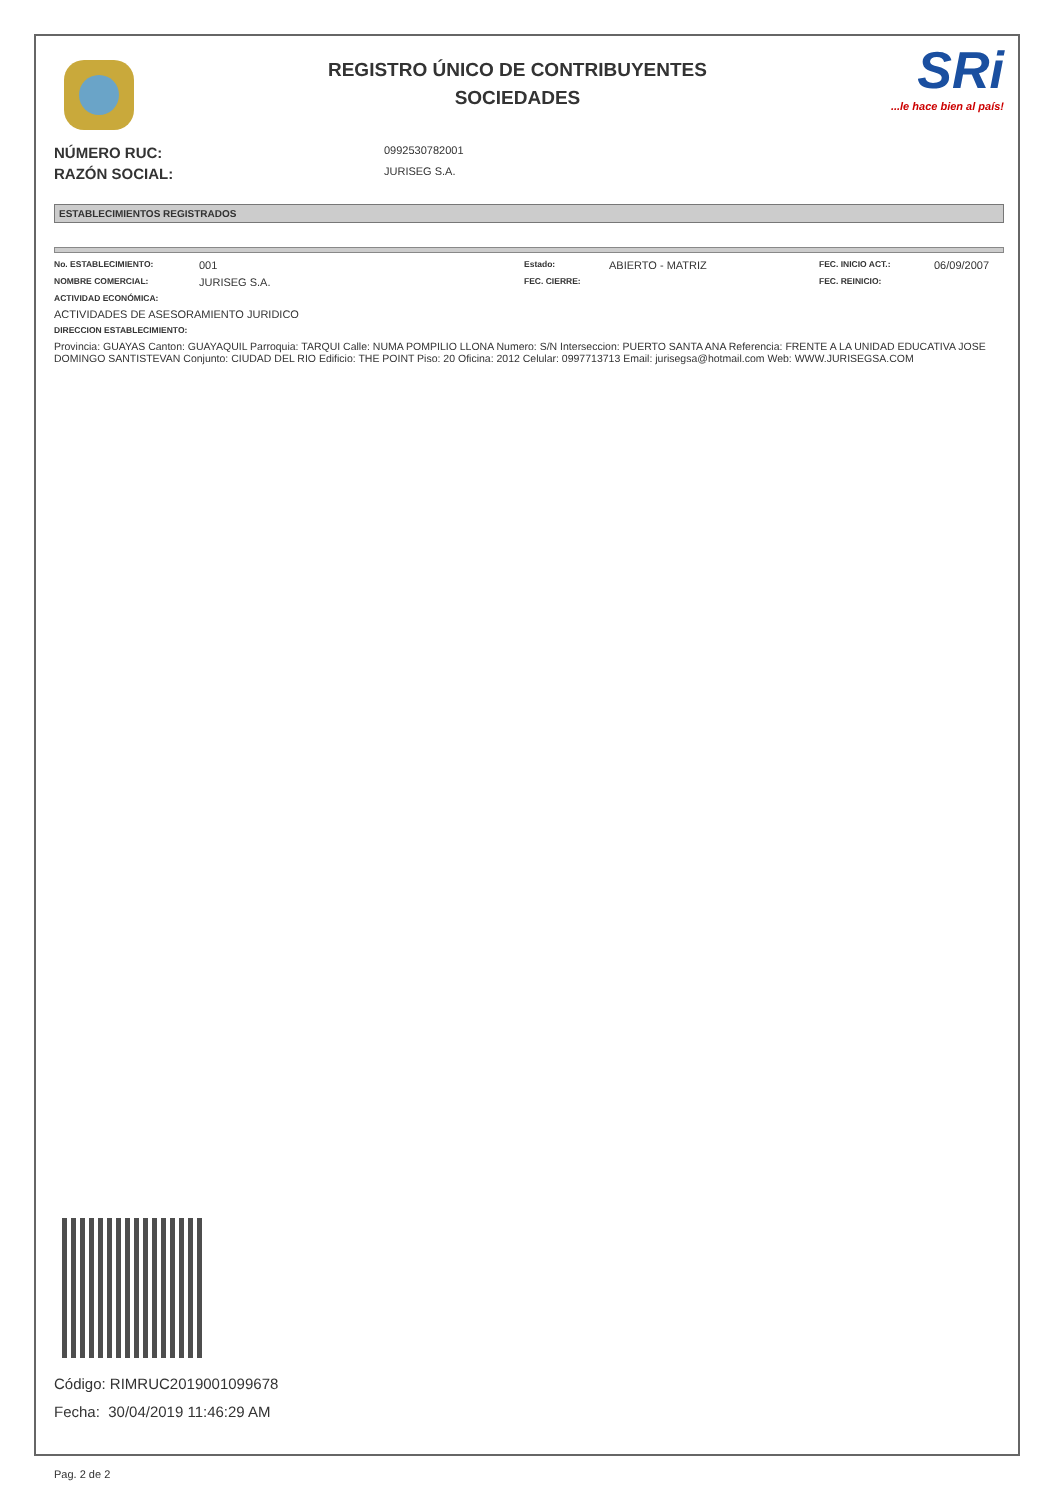REGISTRO ÚNICO DE CONTRIBUYENTES
SOCIEDADES
SRi...le hace bien al país!
NÚMERO RUC: 0992530782001
RAZÓN SOCIAL: JURISEG S.A.
ESTABLECIMIENTOS REGISTRADOS
No. ESTABLECIMIENTO: 001 Estado: ABIERTO - MATRIZ FEC. INICIO ACT.: 06/09/2007
NOMBRE COMERCIAL: JURISEG S.A. FEC. CIERRE: FEC. REINICIO:
ACTIVIDAD ECONÓMICA:
ACTIVIDADES DE ASESORAMIENTO JURIDICO
DIRECCION ESTABLECIMIENTO:
Provincia: GUAYAS Canton: GUAYAQUIL Parroquia: TARQUI Calle: NUMA POMPILIO LLONA Numero: S/N Interseccion: PUERTO SANTA ANA Referencia: FRENTE A LA UNIDAD EDUCATIVA JOSE DOMINGO SANTISTEVAN Conjunto: CIUDAD DEL RIO Edificio: THE POINT Piso: 20 Oficina: 2012 Celular: 0997713713 Email: jurisegsa@hotmail.com Web: WWW.JURISEGSA.COM
Código: RIMRUC2019001099678
Fecha: 30/04/2019 11:46:29 AM
Pag. 2 de 2